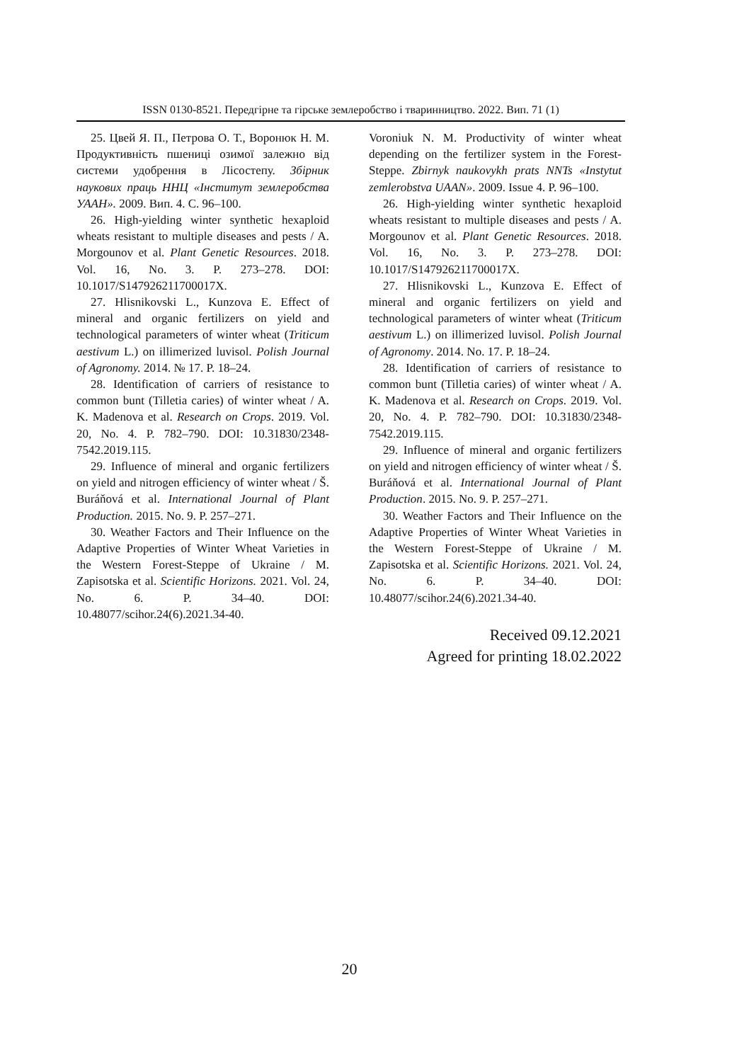ISSN 0130-8521. Передгірне та гірське землеробство і тваринництво. 2022. Вип. 71 (1)
25. Цвей Я. П., Петрова О. Т., Воронюк Н. М. Продуктивність пшениці озимої залежно від системи удобрення в Лісостепу. Збірник наукових праць ННЦ «Інститут землеробства УААН». 2009. Вип. 4. С. 96–100.
26. High-yielding winter synthetic hexaploid wheats resistant to multiple diseases and pests / A. Morgounov et al. Plant Genetic Resources. 2018. Vol. 16, No. 3. P. 273–278. DOI: 10.1017/S147926211700017X.
27. Hlisnikovski L., Kunzova E. Effect of mineral and organic fertilizers on yield and technological parameters of winter wheat (Triticum aestivum L.) on illimerized luvisol. Polish Journal of Agronomy. 2014. № 17. P. 18–24.
28. Identification of carriers of resistance to common bunt (Tilletia caries) of winter wheat / A. K. Madenova et al. Research on Crops. 2019. Vol. 20, No. 4. P. 782–790. DOI: 10.31830/2348-7542.2019.115.
29. Influence of mineral and organic fertilizers on yield and nitrogen efficiency of winter wheat / Š. Buráňová et al. International Journal of Plant Production. 2015. No. 9. P. 257–271.
30. Weather Factors and Their Influence on the Adaptive Properties of Winter Wheat Varieties in the Western Forest-Steppe of Ukraine / M. Zapisotska et al. Scientific Horizons. 2021. Vol. 24, No. 6. P. 34–40. DOI: 10.48077/scihor.24(6).2021.34-40.
Voroniuk N. M. Productivity of winter wheat depending on the fertilizer system in the Forest-Steppe. Zbirnyk naukovykh prats NNTs «Instytut zemlerobstva UAAN». 2009. Issue 4. P. 96–100.
26. High-yielding winter synthetic hexaploid wheats resistant to multiple diseases and pests / A. Morgounov et al. Plant Genetic Resources. 2018. Vol. 16, No. 3. P. 273–278. DOI: 10.1017/S147926211700017X.
27. Hlisnikovski L., Kunzova E. Effect of mineral and organic fertilizers on yield and technological parameters of winter wheat (Triticum aestivum L.) on illimerized luvisol. Polish Journal of Agronomy. 2014. No. 17. P. 18–24.
28. Identification of carriers of resistance to common bunt (Tilletia caries) of winter wheat / A. K. Madenova et al. Research on Crops. 2019. Vol. 20, No. 4. P. 782–790. DOI: 10.31830/2348-7542.2019.115.
29. Influence of mineral and organic fertilizers on yield and nitrogen efficiency of winter wheat / Š. Buráňová et al. International Journal of Plant Production. 2015. No. 9. P. 257–271.
30. Weather Factors and Their Influence on the Adaptive Properties of Winter Wheat Varieties in the Western Forest-Steppe of Ukraine / M. Zapisotska et al. Scientific Horizons. 2021. Vol. 24, No. 6. P. 34–40. DOI: 10.48077/scihor.24(6).2021.34-40.
Received 09.12.2021
Agreed for printing 18.02.2022
20